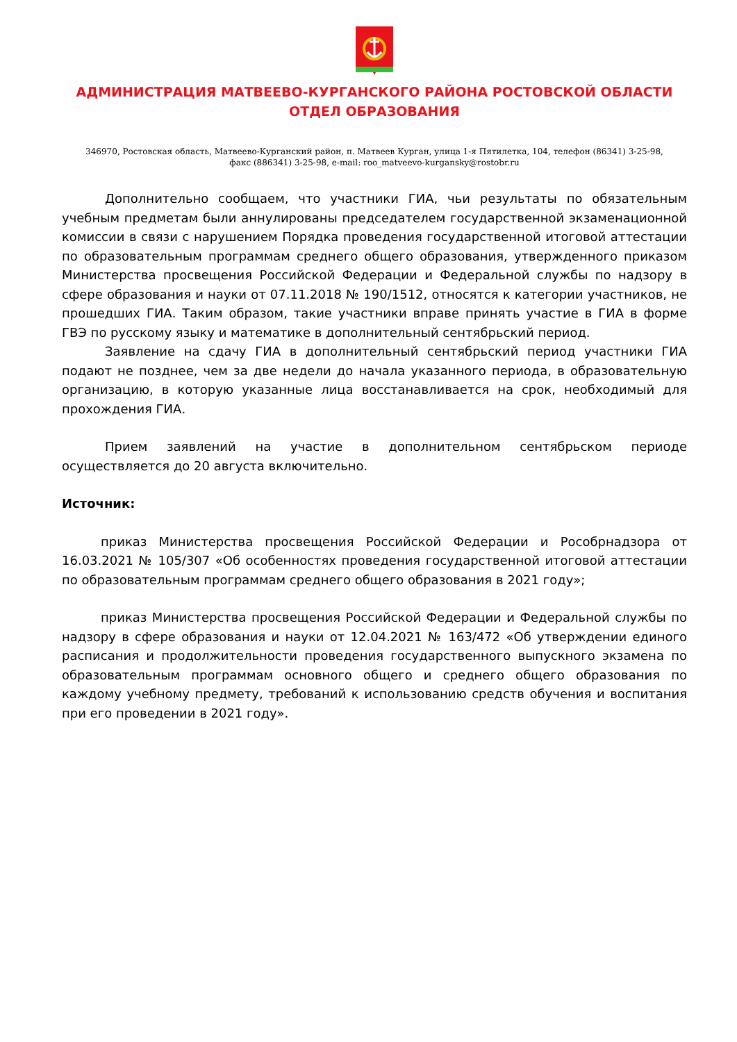АДМИНИСТРАЦИЯ МАТВЕЕВО-КУРГАНСКОГО РАЙОНА РОСТОВСКОЙ ОБЛАСТИ
ОТДЕЛ ОБРАЗОВАНИЯ
346970, Ростовская область, Матвеево-Курганский район, п. Матвеев Курган, улица 1-я Пятилетка, 104, телефон (86341) 3-25-98,
факс (886341) 3-25-98, e-mail: roo_matveevo-kurgansky@rostobr.ru
Дополнительно сообщаем, что участники ГИА, чьи результаты по обязательным учебным предметам были аннулированы председателем государственной экзаменационной комиссии в связи с нарушением Порядка проведения государственной итоговой аттестации по образовательным программам среднего общего образования, утвержденного приказом Министерства просвещения Российской Федерации и Федеральной службы по надзору в сфере образования и науки от 07.11.2018 № 190/1512, относятся к категории участников, не прошедших ГИА. Таким образом, такие участники вправе принять участие в ГИА в форме ГВЭ по русскому языку и математике в дополнительный сентябрьский период.
Заявление на сдачу ГИА в дополнительный сентябрьский период участники ГИА подают не позднее, чем за две недели до начала указанного периода, в образовательную организацию, в которую указанные лица восстанавливается на срок, необходимый для прохождения ГИА.
Прием заявлений на участие в дополнительном сентябрьском периоде осуществляется до 20 августа включительно.
Источник:
приказ Министерства просвещения Российской Федерации и Рособрнадзора от 16.03.2021 № 105/307 «Об особенностях проведения государственной итоговой аттестации по образовательным программам среднего общего образования в 2021 году»;
приказ Министерства просвещения Российской Федерации и Федеральной службы по надзору в сфере образования и науки от 12.04.2021 № 163/472 «Об утверждении единого расписания и продолжительности проведения государственного выпускного экзамена по образовательным программам основного общего и среднего общего образования по каждому учебному предмету, требований к использованию средств обучения и воспитания при его проведении в 2021 году».